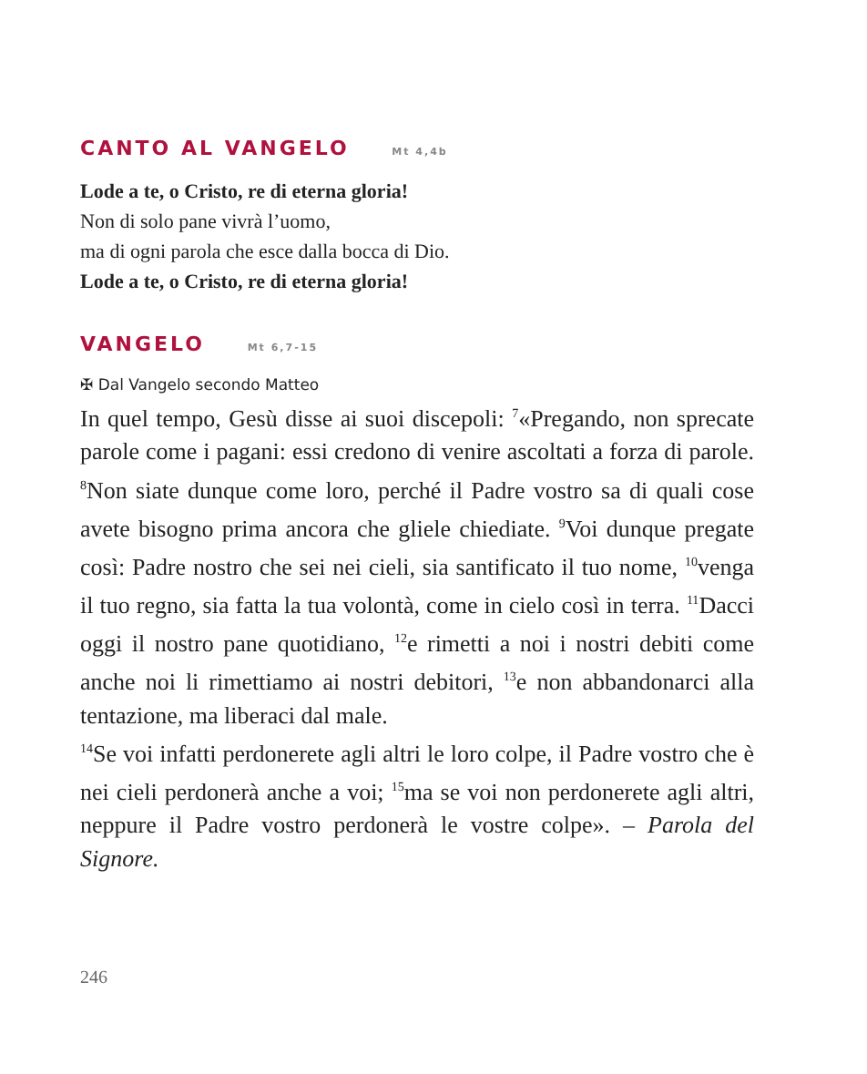CANTO AL VANGELO Mt 4,4b
Lode a te, o Cristo, re di eterna gloria!
Non di solo pane vivrà l’uomo,
ma di ogni parola che esce dalla bocca di Dio.
Lode a te, o Cristo, re di eterna gloria!
VANGELO Mt 6,7-15
✠ Dal Vangelo secondo Matteo
In quel tempo, Gesù disse ai suoi discepoli: <sup>7</sup>«Pregando, non sprecate parole come i pagani: essi credono di venire ascoltati a forza di parole. <sup>8</sup>Non siate dunque come loro, perché il Padre vostro sa di quali cose avete bisogno prima ancora che gliele chiediate. <sup>9</sup>Voi dunque pregate così: Padre nostro che sei nei cieli, sia santificato il tuo nome, <sup>10</sup>venga il tuo regno, sia fatta la tua volontà, come in cielo così in terra. <sup>11</sup>Dacci oggi il nostro pane quotidiano, <sup>12</sup>e rimetti a noi i nostri debiti come anche noi li rimettiamo ai nostri debitori, <sup>13</sup>e non abbandonarci alla tentazione, ma liberaci dal male.
<sup>14</sup> Se voi infatti perdonerete agli altri le loro colpe, il Padre vostro che è nei cieli perdonerà anche a voi; <sup>15</sup>ma se voi non perdonerete agli altri, neppure il Padre vostro perdonerà le vostre colpe». – Parola del Signore.
246